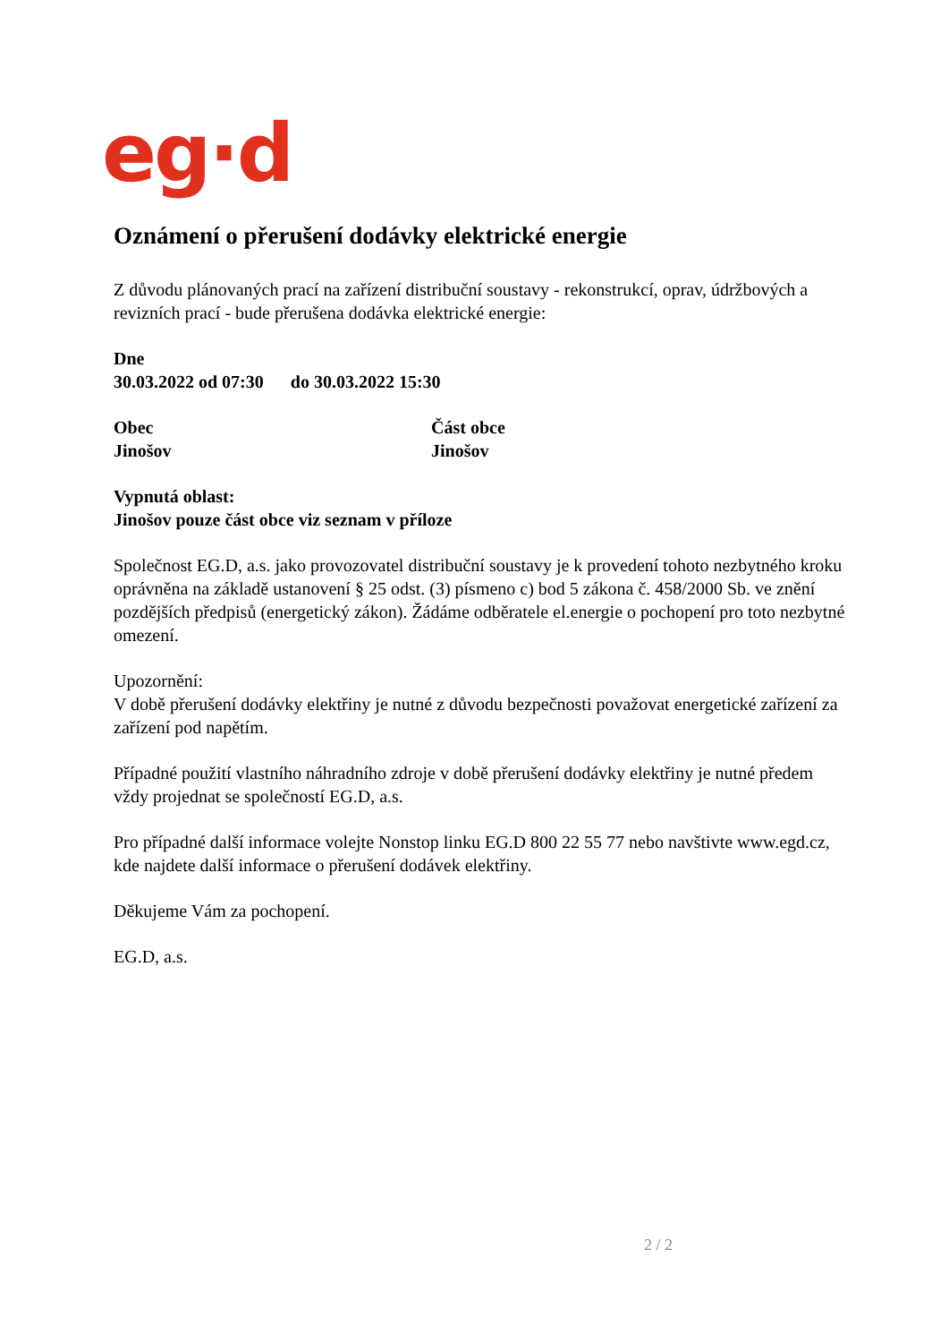eg·d
Oznámení o přerušení dodávky elektrické energie
Z důvodu plánovaných prací na zařízení distribuční soustavy - rekonstrukcí, oprav, údržbových a revizních prací - bude přerušena dodávka elektrické energie:
Dne
30.03.2022 od 07:30 do 30.03.2022 15:30
Obec
Jinošov
Část obce
Jinošov
Vypnutá oblast:
Jinošov pouze část obce viz seznam v příloze
Společnost EG.D, a.s. jako provozovatel distribuční soustavy je k provedení tohoto nezbytného kroku oprávněna na základě ustanovení § 25 odst. (3) písmeno c) bod 5 zákona č. 458/2000 Sb. ve znění pozdějších předpisů (energetický zákon). Žádáme odběratele el.energie o pochopení pro toto nezbytné omezení.
Upozornění:
V době přerušení dodávky elektřiny je nutné z důvodu bezpečnosti považovat energetické zařízení za zařízení pod napětím.
Případné použití vlastního náhradního zdroje v době přerušení dodávky elektřiny je nutné předem vždy projednat se společností EG.D, a.s.
Pro případné další informace volejte Nonstop linku EG.D 800 22 55 77 nebo navštivte www.egd.cz, kde najdete další informace o přerušení dodávek elektřiny.
Děkujeme Vám za pochopení.
EG.D, a.s.
2 / 2